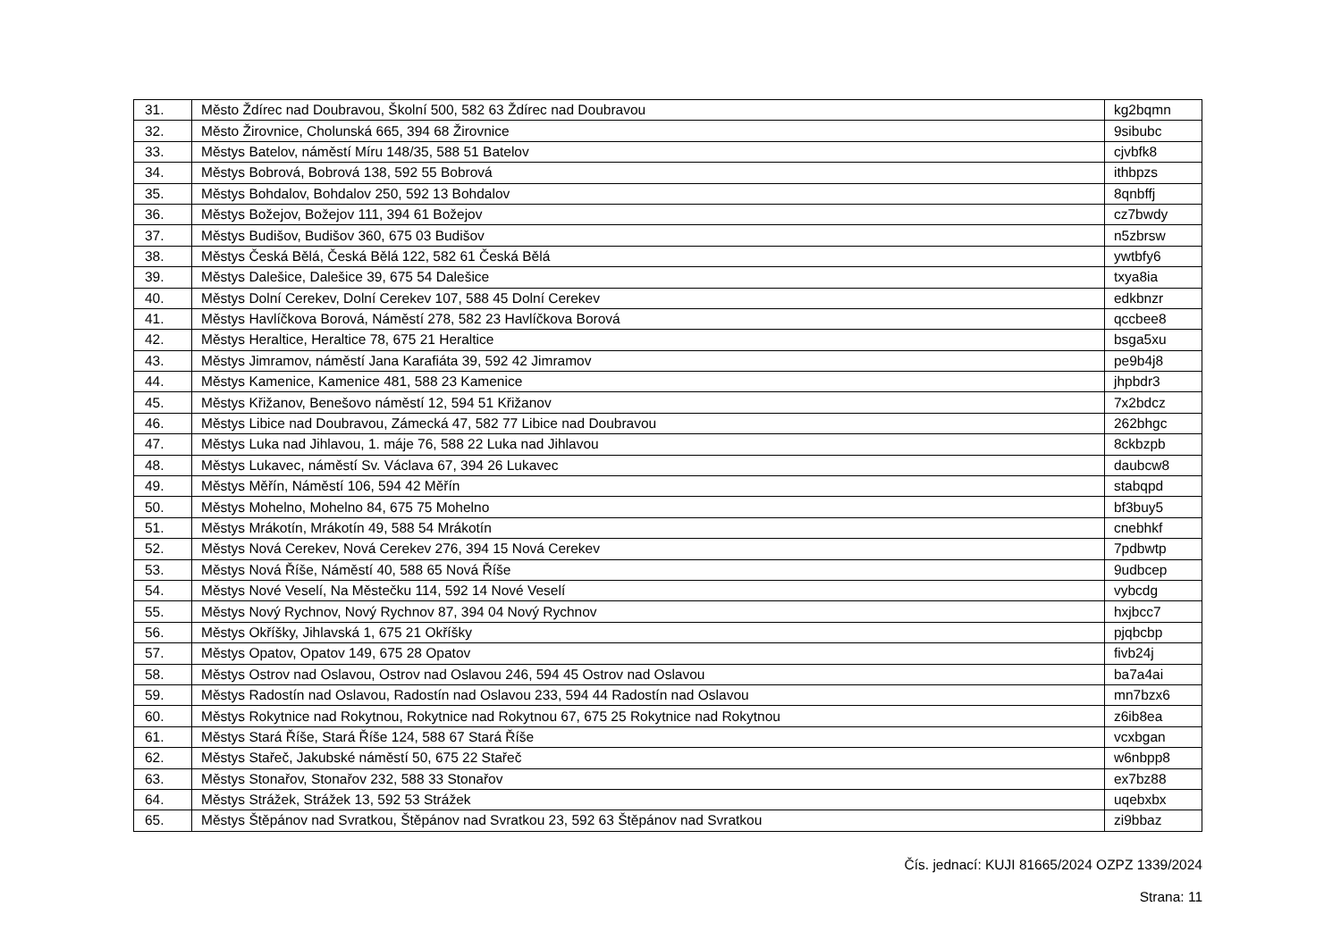| 31. | Město Ždírec nad Doubravou, Školní 500, 582 63 Ždírec nad Doubravou | kg2bqmn |
| 32. | Město Žirovnice, Cholunská 665, 394 68 Žirovnice | 9sibubc |
| 33. | Městys Batelov, náměstí Míru 148/35, 588 51 Batelov | cjvbfk8 |
| 34. | Městys Bobrová, Bobrová 138, 592 55 Bobrová | ithbpzs |
| 35. | Městys Bohdalov, Bohdalov 250, 592 13 Bohdalov | 8qnbffj |
| 36. | Městys Božejov, Božejov 111, 394 61 Božejov | cz7bwdy |
| 37. | Městys Budišov, Budišov 360, 675 03 Budišov | n5zbrsw |
| 38. | Městys Česká Bělá, Česká Bělá 122, 582 61 Česká Bělá | ywtbfy6 |
| 39. | Městys Dalešice, Dalešice 39, 675 54 Dalešice | txya8ia |
| 40. | Městys Dolní Cerekev, Dolní Cerekev 107, 588 45 Dolní Cerekev | edkbnzr |
| 41. | Městys Havlíčkova Borová, Náměstí 278, 582 23 Havlíčkova Borová | qccbee8 |
| 42. | Městys Heraltice, Heraltice 78, 675 21 Heraltice | bsga5xu |
| 43. | Městys Jimramov, náměstí Jana Karafiáta 39, 592 42 Jimramov | pe9b4j8 |
| 44. | Městys Kamenice, Kamenice 481, 588 23 Kamenice | jhpbdr3 |
| 45. | Městys Křižanov, Benešovo náměstí 12, 594 51 Křižanov | 7x2bdcz |
| 46. | Městys Libice nad Doubravou, Zámecká 47, 582 77 Libice nad Doubravou | 262bhgc |
| 47. | Městys Luka nad Jihlavou, 1. máje 76, 588 22 Luka nad Jihlavou | 8ckbzpb |
| 48. | Městys Lukavec, náměstí Sv. Václava 67, 394 26 Lukavec | daubcw8 |
| 49. | Městys Měřín, Náměstí 106, 594 42 Měřín | stabqpd |
| 50. | Městys Mohelno, Mohelno 84, 675 75 Mohelno | bf3buy5 |
| 51. | Městys Mrákotín, Mrákotín 49, 588 54 Mrákotín | cnebhkf |
| 52. | Městys Nová Cerekev, Nová Cerekev 276, 394 15 Nová Cerekev | 7pdbwtp |
| 53. | Městys Nová Říše, Náměstí 40, 588 65 Nová Říše | 9udbcep |
| 54. | Městys Nové Veselí, Na Městečku 114, 592 14 Nové Veselí | vybcdg |
| 55. | Městys Nový Rychnov, Nový Rychnov 87, 394 04 Nový Rychnov | hxjbcc7 |
| 56. | Městys Okříšky, Jihlavská 1, 675 21 Okříšky | pjqbcbp |
| 57. | Městys Opatov, Opatov 149, 675 28 Opatov | fivb24j |
| 58. | Městys Ostrov nad Oslavou, Ostrov nad Oslavou 246, 594 45 Ostrov nad Oslavou | ba7a4ai |
| 59. | Městys Radostín nad Oslavou, Radostín nad Oslavou 233, 594 44 Radostín nad Oslavou | mn7bzx6 |
| 60. | Městys Rokytnice nad Rokytnou, Rokytnice nad Rokytnou 67, 675 25 Rokytnice nad Rokytnou | z6ib8ea |
| 61. | Městys Stará Říše, Stará Říše 124, 588 67 Stará Říše | vcxbgan |
| 62. | Městys Stařeč, Jakubské náměstí 50, 675 22 Stařeč | w6nbpp8 |
| 63. | Městys Stonařov, Stonařov 232, 588 33 Stonařov | ex7bz88 |
| 64. | Městys Strážek, Strážek 13, 592 53 Strážek | uqebxbx |
| 65. | Městys Štěpánov nad Svratkou, Štěpánov nad Svratkou 23, 592 63 Štěpánov nad Svratkou | zi9bbaz |
Čís. jednací: KUJI 81665/2024 OZPZ 1339/2024
Strana: 11